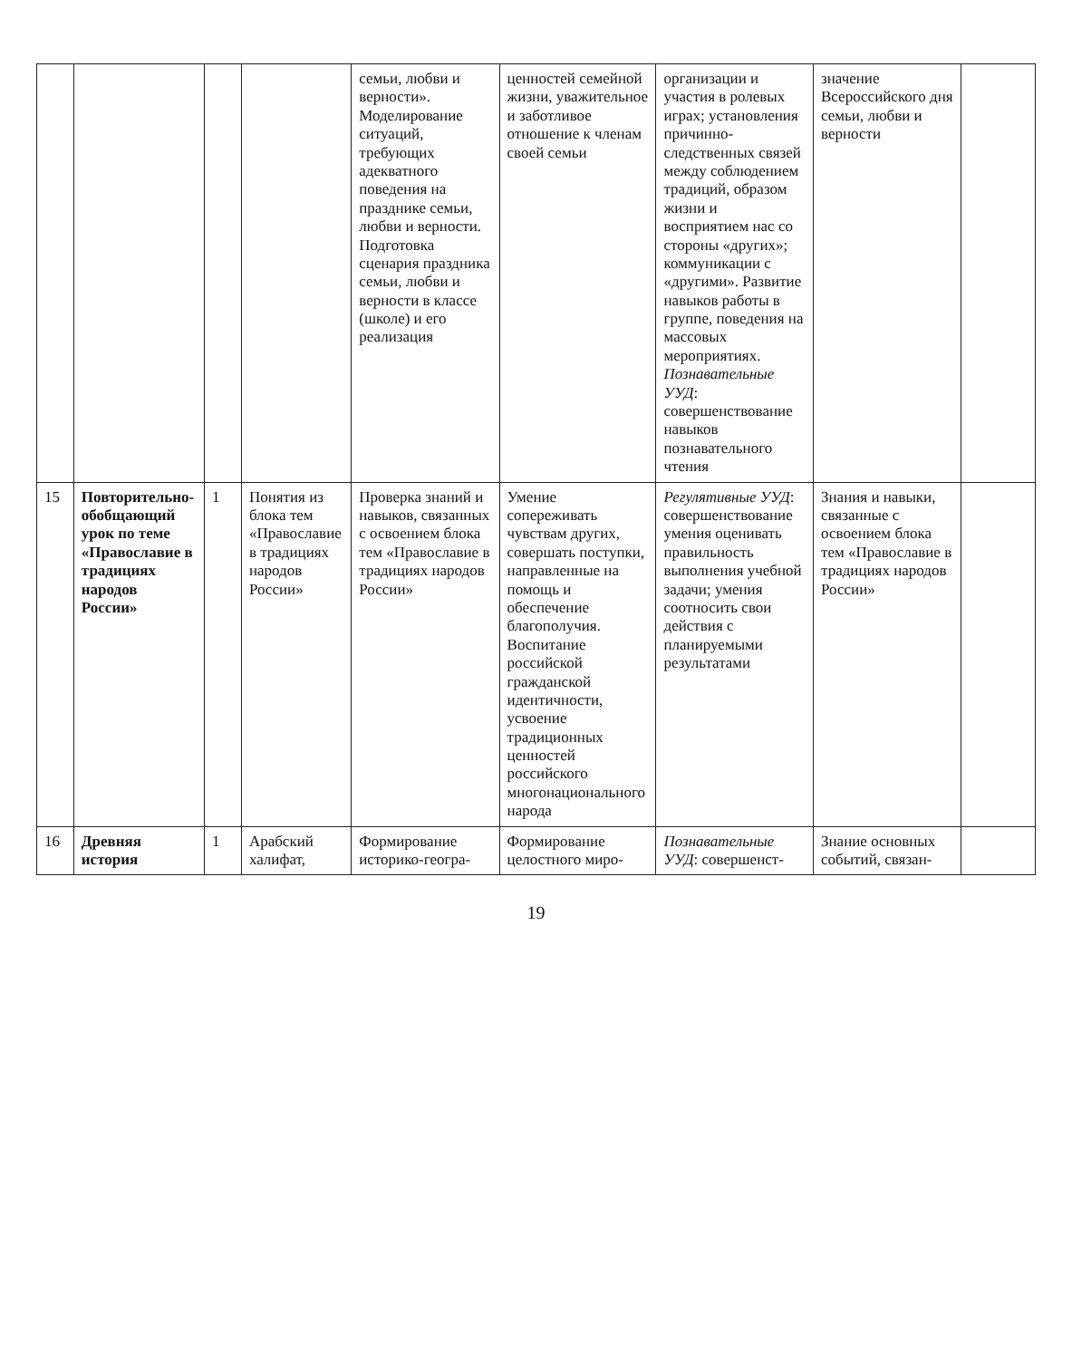| | | | | семьи, любви и верности». Моделирование ситуаций, требующих адекватного поведения на празднике семьи, любви и верности. Подготовка сценария праздника семьи, любви и верности в классе (школе) и его реализация | ценностей семейной жизни, уважительное и заботливое отношение к членам своей семьи | организации и участия в ролевых играх; установления причинно-следственных связей между соблюдением традиций, образом жизни и восприятием нас со стороны «других»; коммуникации с «другими». Развитие навыков работы в группе, поведения на массовых мероприятиях. Познавательные УУД : совершенствование навыков познавательного чтения | значение Всероссийского дня семьи, любви и верности | |
| 15 | Повторительно-обобщающий урок по теме «Православие в традициях народов России» | 1 | Понятия из блока тем «Православие в традициях народов России» | Проверка знаний и навыков, связанных с освоением блока тем «Православие в традициях народов России» | Умение сопереживать чувствам других, совершать поступки, направленные на помощь и обеспечение благополучия. Воспитание российской гражданской идентичности, усвоение традиционных ценностей российского многонационального народа | Регулятивные УУД : совершенствование умения оценивать правильность выполнения учебной задачи; умения соотносить свои действия с планируемыми результатами | Знания и навыки, связанные с освоением блока тем «Православие в традициях народов России» | |
| 16 | Древняя история | 1 | Арабский халифат, | Формирование историко-геогра- | Формирование целостного миро- | Познавательные УУД : совершенст- | Знание основных событий, связан- | |
19